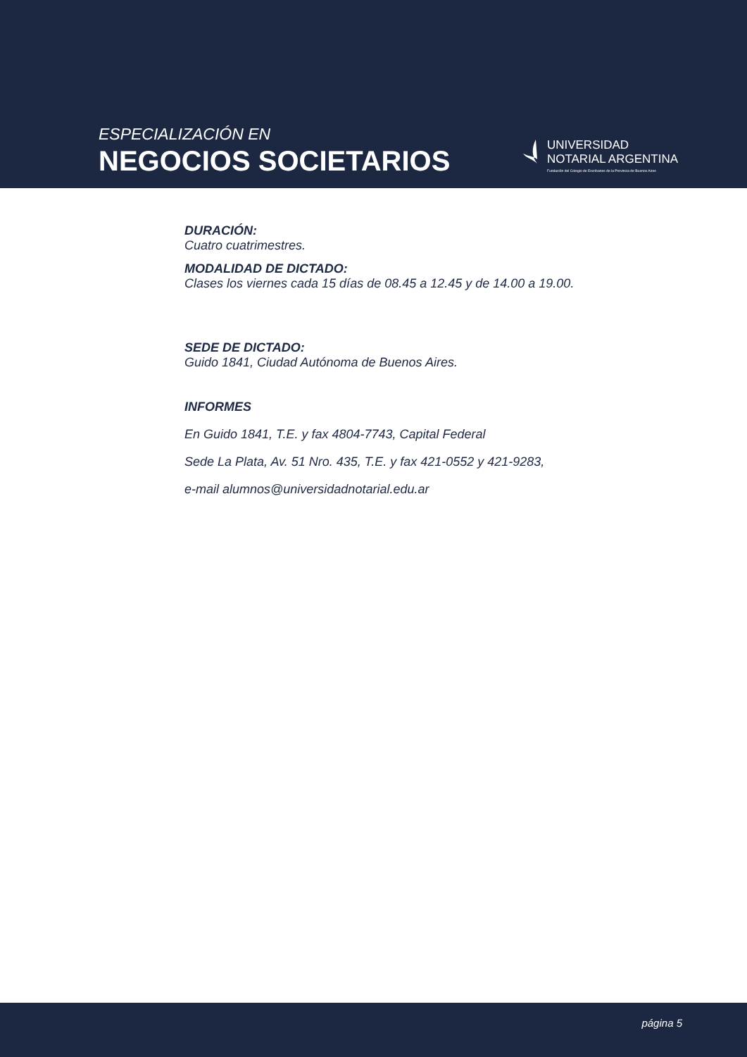ESPECIALIZACIÓN EN
NEGOCIOS SOCIETARIOS
UNIVERSIDAD
NOTARIAL ARGENTINA
Fundación del Colegio de Escribanos de la Provincia de Buenos Aires
DURACIÓN:
Cuatro cuatrimestres.
MODALIDAD DE DICTADO:
Clases los viernes cada 15 días de 08.45 a 12.45 y de 14.00 a 19.00.
SEDE DE DICTADO:
Guido 1841, Ciudad Autónoma de Buenos Aires.
INFORMES
En Guido 1841, T.E. y fax 4804-7743, Capital Federal
Sede La Plata, Av. 51 Nro. 435, T.E. y fax 421-0552 y 421-9283,
e-mail alumnos@universidadnotarial.edu.ar
página 5